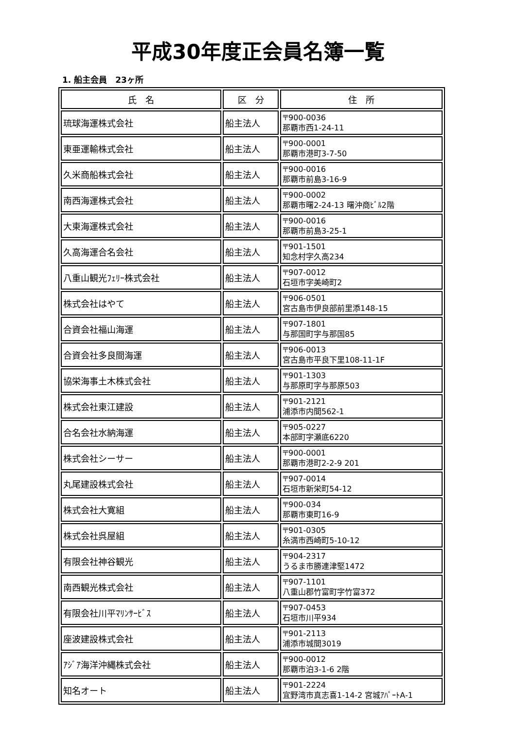平成30年度正会員名簿一覧
1. 船主会員　23ヶ所
| 氏 名 | 区 分 | 住 所 |
| --- | --- | --- |
| 琉球海運株式会社 | 船主法人 | 〒900-0036 那覇市西1-24-11 |
| 東亜運輸株式会社 | 船主法人 | 〒900-0001 那覇市港町3-7-50 |
| 久米商船株式会社 | 船主法人 | 〒900-0016 那覇市前島3-16-9 |
| 南西海運株式会社 | 船主法人 | 〒900-0002 那覇市曙2-24-13 曙沖商ﾋﾞﾙ2階 |
| 大東海運株式会社 | 船主法人 | 〒900-0016 那覇市前島3-25-1 |
| 久高海運合名会社 | 船主法人 | 〒901-1501 知念村字久高234 |
| 八重山観光ﾌｪﾘｰ株式会社 | 船主法人 | 〒907-0012 石垣市字美崎町2 |
| 株式会社はやて | 船主法人 | 〒906-0501 宮古島市伊良部前里添148-15 |
| 合資会社福山海運 | 船主法人 | 〒907-1801 与那国町字与那国85 |
| 合資会社多良間海運 | 船主法人 | 〒906-0013 宮古島市平良下里108-11-1F |
| 協栄海事土木株式会社 | 船主法人 | 〒901-1303 与那原町字与那原503 |
| 株式会社東江建設 | 船主法人 | 〒901-2121 浦添市内間562-1 |
| 合名会社水納海運 | 船主法人 | 〒905-0227 本部町字瀬底6220 |
| 株式会社シーサー | 船主法人 | 〒900-0001 那覇市港町2-2-9 201 |
| 丸尾建設株式会社 | 船主法人 | 〒907-0014 石垣市新栄町54-12 |
| 株式会社大寛組 | 船主法人 | 〒900-034 那覇市東町16-9 |
| 株式会社呉屋組 | 船主法人 | 〒901-0305 糸満市西崎町5-10-12 |
| 有限会社神谷観光 | 船主法人 | 〒904-2317 うるま市勝連津堅1472 |
| 南西観光株式会社 | 船主法人 | 〒907-1101 八重山郡竹富町字竹富372 |
| 有限会社川平ﾏﾘﾝｻｰﾋﾞｽ | 船主法人 | 〒907-0453 石垣市川平934 |
| 座波建設株式会社 | 船主法人 | 〒901-2113 浦添市城間3019 |
| ｱｼﾞｱ海洋沖縄株式会社 | 船主法人 | 〒900-0012 那覇市泊3-1-6 2階 |
| 知名オート | 船主法人 | 〒901-2224 宜野湾市真志喜1-14-2 宮城ｱﾊﾟｰﾄA-1 |